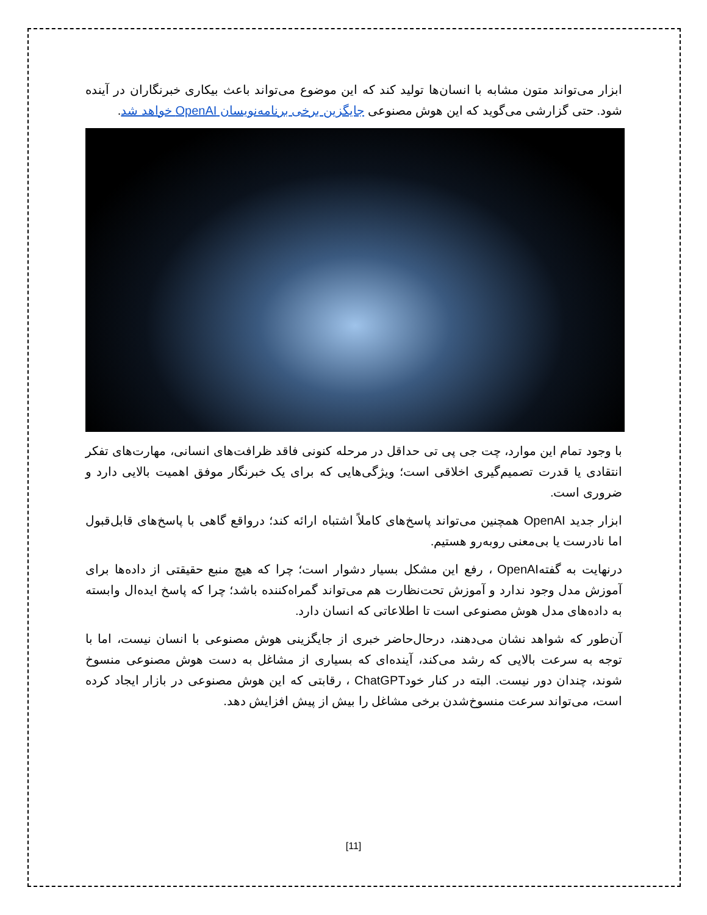ابزار می‌تواند متون مشابه با انسان‌ها تولید کند که این موضوع می‌تواند باعث بیکاری خبرنگاران در آینده شود. حتی گزارشی می‌گوید که این هوش مصنوعی جایگزین برخی برنامه‌نویسان OpenAI خواهد شد.
با وجود تمام این موارد، چت جی پی تی حداقل در مرحله کنونی فاقد ظرافت‌های انسانی، مهارت‌های تفکر انتقادی یا قدرت تصمیم‌گیری اخلاقی است؛ ویژگی‌هایی که برای یک خبرنگار موفق اهمیت بالایی دارد و ضروری است.
ابزار جدید OpenAI همچنین می‌تواند پاسخ‌های کاملاً اشتباه ارائه کند؛ درواقع گاهی با پاسخ‌های قابل‌قبول اما نادرست یا بی‌معنی روبه‌رو هستیم.
درنهایت به گفته‌OpenAI ، رفع این مشکل بسیار دشوار است؛ چرا که هیچ منبع حقیقتی از داده‌ها برای آموزش مدل وجود ندارد و آموزش تحت‌نظارت هم می‌تواند گمراه‌کننده باشد؛ چرا که پاسخ ایده‌ال وابسته به داده‌های مدل هوش مصنوعی است تا اطلاعاتی که انسان دارد.
آن‌طور که شواهد نشان می‌دهند، درحال‌حاضر خبری از جایگزینی هوش مصنوعی با انسان نیست، اما با توجه به سرعت بالایی که رشد می‌کند، آینده‌ای که بسیاری از مشاغل به دست هوش مصنوعی منسوخ شوند، چندان دور نیست. البته در کنار خودChatGPT ، رقابتی که این هوش مصنوعی در بازار ایجاد کرده است، می‌تواند سرعت منسوخ‌شدن برخی مشاغل را بیش از پیش افزایش دهد.
[11]